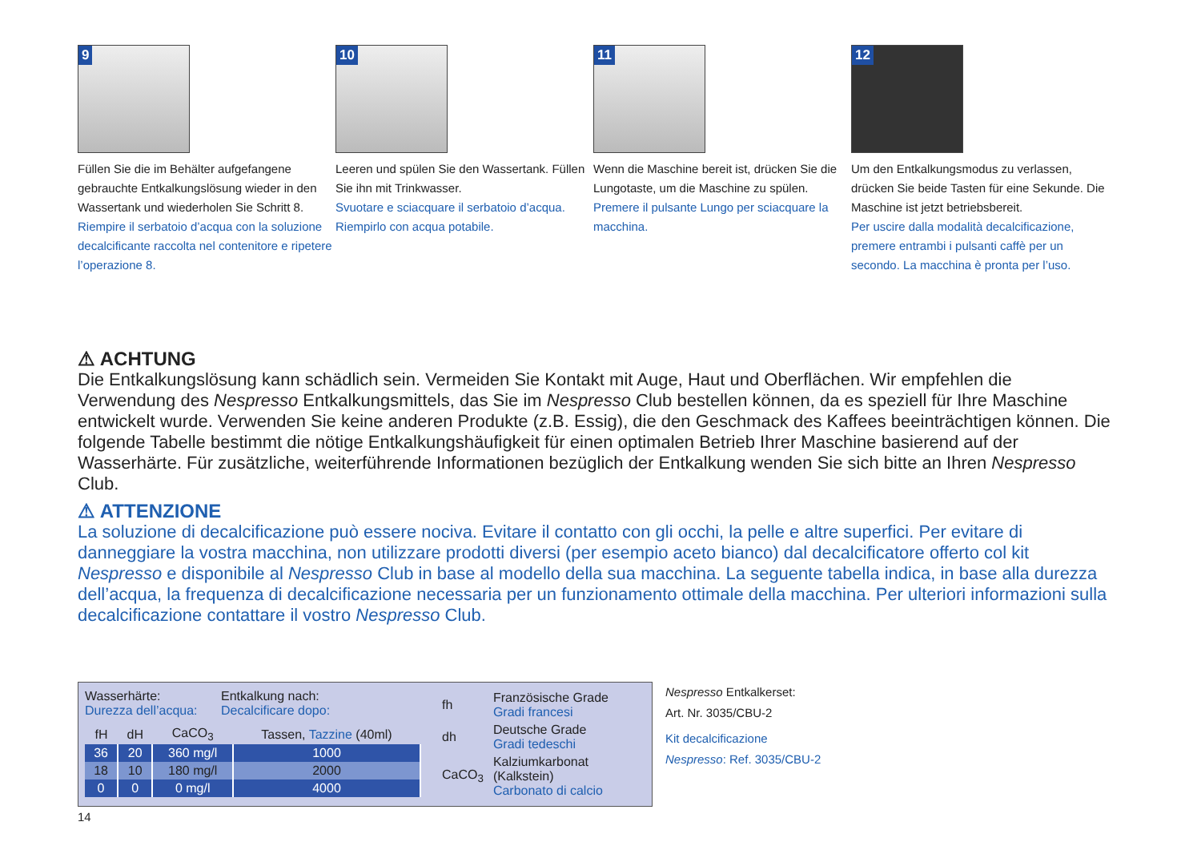9
Füllen Sie die im Behälter aufgefangene gebrauchte Entkalkungslösung wieder in den Wassertank und wiederholen Sie Schritt 8.
Riempire il serbatoio d’acqua con la soluzione decalcificante raccolta nel contenitore e ripetere l’operazione 8.
10
Leeren und spülen Sie den Wassertank. Füllen Sie ihn mit Trinkwasser.
Svuotare e sciacquare il serbatoio d’acqua. Riempirlo con acqua potabile.
11
Wenn die Maschine bereit ist, drücken Sie die Lungotaste, um die Maschine zu spülen.
Premere il pulsante Lungo per sciacquare la macchina.
12
Um den Entkalkungsmodus zu verlassen, drücken Sie beide Tasten für eine Sekunde. Die Maschine ist jetzt betriebsbereit.
Per uscire dalla modalità decalcificazione, premere entrambi i pulsanti caffè per un secondo. La macchina è pronta per l’uso.
⚠ ACHTUNG
Die Entkalkungslösung kann schädlich sein. Vermeiden Sie Kontakt mit Auge, Haut und Oberflächen. Wir empfehlen die Verwendung des Nespresso Entkalkungsmittels, das Sie im Nespresso Club bestellen können, da es speziell für Ihre Maschine entwickelt wurde. Verwenden Sie keine anderen Produkte (z.B. Essig), die den Geschmack des Kaffees beeinträchtigen können. Die folgende Tabelle bestimmt die nötige Entkalkungshäufigkeit für einen optimalen Betrieb Ihrer Maschine basierend auf der Wasserhärte. Für zusätzliche, weiterführende Informationen bezüglich der Entkalkung wenden Sie sich bitte an Ihren Nespresso Club.
⚠ ATTENZIONE
La soluzione di decalcificazione può essere nociva. Evitare il contatto con gli occhi, la pelle e altre superfici. Per evitare di danneggiare la vostra macchina, non utilizzare prodotti diversi (per esempio aceto bianco) dal decalcificatore offerto col kit Nespresso e disponibile al Nespresso Club in base al modello della sua macchina. La seguente tabella indica, in base alla durezza dell’acqua, la frequenza di decalcificazione necessaria per un funzionamento ottimale della macchina. Per ulteriori informazioni sulla decalcificazione contattare il vostro Nespresso Club.
Wasserhärte:
Durezza dell’acqua:
Entkalkung nach:
Decalcificare dopo:
| fH | dH | CaCO<sub>3</sub> | Tassen, Tazzine (40ml) |
| --- | --- | --- | --- |
| 36 | 20 | 360 mg/l | 1000 |
| 18 | 10 | 180 mg/l | 2000 |
| 0 | 0 | 0 mg/l | 4000 |
| fh | Französische Grade Gradi francesi |
| dh | Deutsche Grade Gradi tedeschi |
| CaCO<sub>3</sub> | Kalziumkarbonat (Kalkstein) Carbonato di calcio |
Nespresso Entkalkerset:
Art. Nr. 3035/CBU-2
Kit decalcificazione
Nespresso: Ref. 3035/CBU-2
14